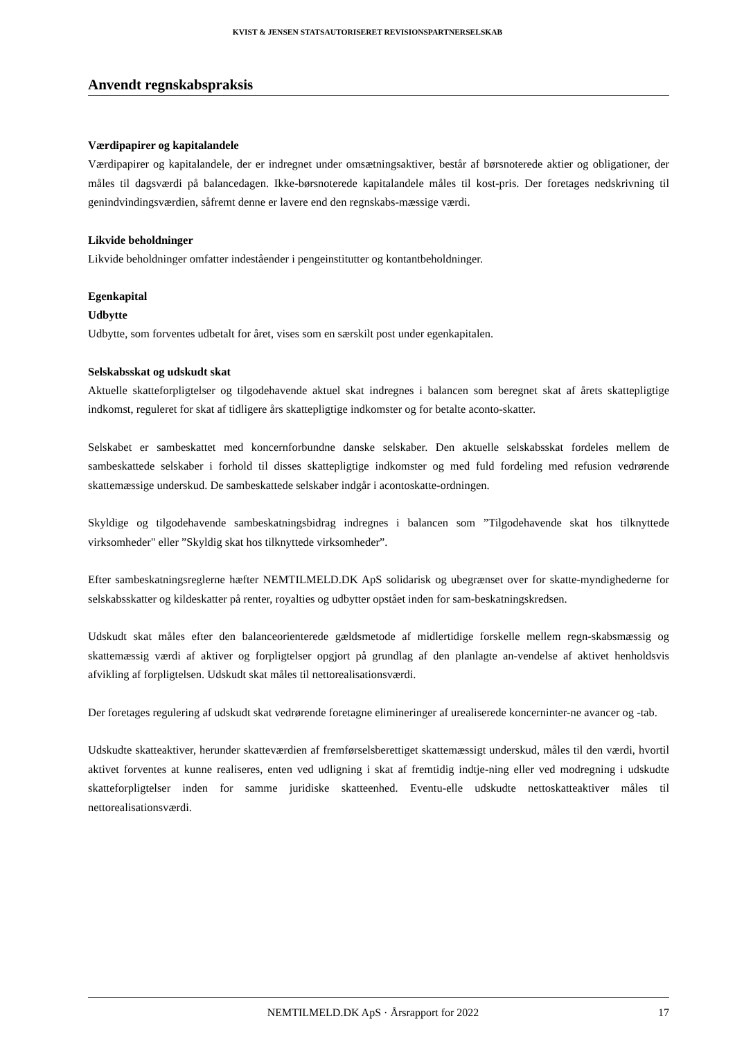KVIST & JENSEN STATSAUTORISERET REVISIONSPARTNERSELSKAB
Anvendt regnskabspraksis
Værdipapirer og kapitalandele
Værdipapirer og kapitalandele, der er indregnet under omsætningsaktiver, består af børsnoterede aktier og obligationer, der måles til dagsværdi på balancedagen. Ikke-børsnoterede kapitalandele måles til kost-pris. Der foretages nedskrivning til genindvindingsværdien, såfremt denne er lavere end den regnskabs-mæssige værdi.
Likvide beholdninger
Likvide beholdninger omfatter indeståender i pengeinstitutter og kontantbeholdninger.
Egenkapital
Udbytte
Udbytte, som forventes udbetalt for året, vises som en særskilt post under egenkapitalen.
Selskabsskat og udskudt skat
Aktuelle skatteforpligtelser og tilgodehavende aktuel skat indregnes i balancen som beregnet skat af årets skattepligtige indkomst, reguleret for skat af tidligere års skattepligtige indkomster og for betalte aconto-skatter.
Selskabet er sambeskattet med koncernforbundne danske selskaber. Den aktuelle selskabsskat fordeles mellem de sambeskattede selskaber i forhold til disses skattepligtige indkomster og med fuld fordeling med refusion vedrørende skattemæssige underskud. De sambeskattede selskaber indgår i acontoskatte-ordningen.
Skyldige og tilgodehavende sambeskatningsbidrag indregnes i balancen som ”Tilgodehavende skat hos tilknyttede virksomheder" eller ”Skyldig skat hos tilknyttede virksomheder”.
Efter sambeskatningsreglerne hæfter NEMTILMELD.DK ApS solidarisk og ubegrænset over for skatte-myndighederne for selskabsskatter og kildeskatter på renter, royalties og udbytter opstået inden for sam-beskatningskredsen.
Udskudt skat måles efter den balanceorienterede gældsmetode af midlertidige forskelle mellem regn-skabsmæssig og skattemæssig værdi af aktiver og forpligtelser opgjort på grundlag af den planlagte an-vendelse af aktivet henholdsvis afvikling af forpligtelsen. Udskudt skat måles til nettorealisationsværdi.
Der foretages regulering af udskudt skat vedrørende foretagne elimineringer af urealiserede koncerninter-ne avancer og -tab.
Udskudte skatteaktiver, herunder skatteværdien af fremførselsberettiget skattemæssigt underskud, måles til den værdi, hvortil aktivet forventes at kunne realiseres, enten ved udligning i skat af fremtidig indtje-ning eller ved modregning i udskudte skatteforpligtelser inden for samme juridiske skatteenhed. Eventu-elle udskudte nettoskatteaktiver måles til nettorealisationsværdi.
NEMTILMELD.DK ApS · Årsrapport for 2022 17